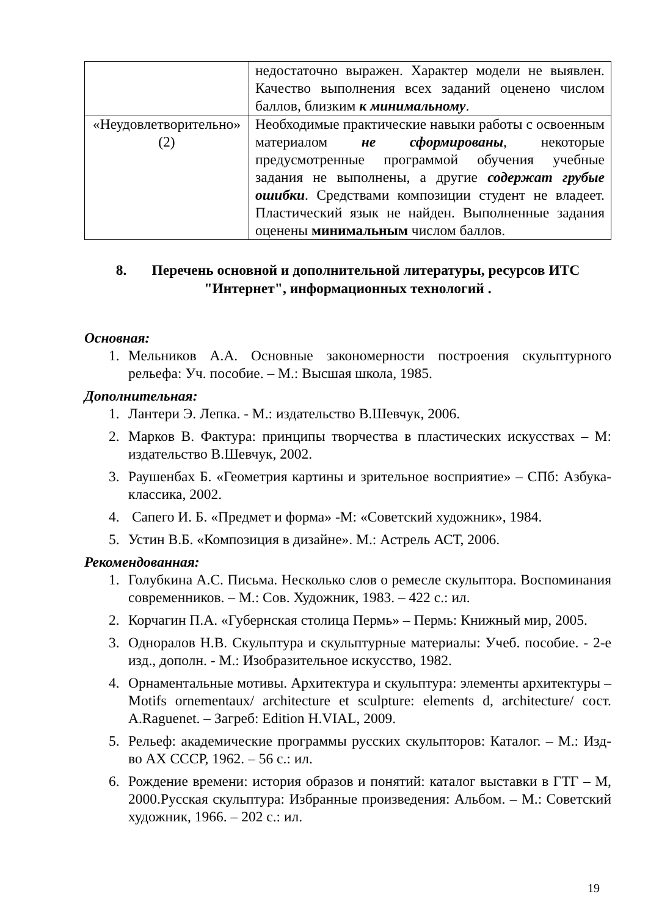| | недостаточно выражен. Характер модели не выявлен. Качество выполнения всех заданий оценено числом баллов, близким к минимальному . |
| «Неудовлетворительно» (2) | Необходимые практические навыки работы с освоенным материалом не сформированы , некоторые предусмотренные программой обучения учебные задания не выполнены, а другие содержат грубые ошибки . Средствами композиции студент не владеет. Пластический язык не найден. Выполненные задания оценены минимальным числом баллов. |
8. Перечень основной и дополнительной литературы, ресурсов ИТС "Интернет", информационных технологий .
Основная:
1. Мельников А.А. Основные закономерности построения скульптурного рельефа: Уч. пособие. – М.: Высшая школа, 1985.
Дополнительная:
1. Лантери Э. Лепка. - М.: издательство В.Шевчук, 2006.
2. Марков В. Фактура: принципы творчества в пластических искусствах – М: издательство В.Шевчук, 2002.
3. Раушенбах Б. «Геометрия картины и зрительное восприятие» – СПб: Азбука-классика, 2002.
4. Сапего И. Б. «Предмет и форма» -М: «Советский художник», 1984.
5. Устин В.Б. «Композиция в дизайне». М.: Астрель АСТ, 2006.
Рекомендованная:
1. Голубкина А.С. Письма. Несколько слов о ремесле скульптора. Воспоминания современников. – М.: Сов. Художник, 1983. – 422 с.: ил.
2. Корчагин П.А. «Губернская столица Пермь» – Пермь: Книжный мир, 2005.
3. Одноралов Н.В. Скульптура и скульптурные материалы: Учеб. пособие. - 2-е изд., дополн. - М.: Изобразительное искусство, 1982.
4. Орнаментальные мотивы. Архитектура и скульптура: элементы архитектуры –Motifs ornementaux/ architecture et sculpture: elements d, architecture/ сост. A.Raguenet. – Загреб: Edition H.VIAL, 2009.
5. Рельеф: академические программы русских скульпторов: Каталог. – М.: Изд-во АХ СССР, 1962. – 56 с.: ил.
6. Рождение времени: история образов и понятий: каталог выставки в ГТГ – М, 2000.Русская скульптура: Избранные произведения: Альбом. – М.: Советский художник, 1966. – 202 с.: ил.
19